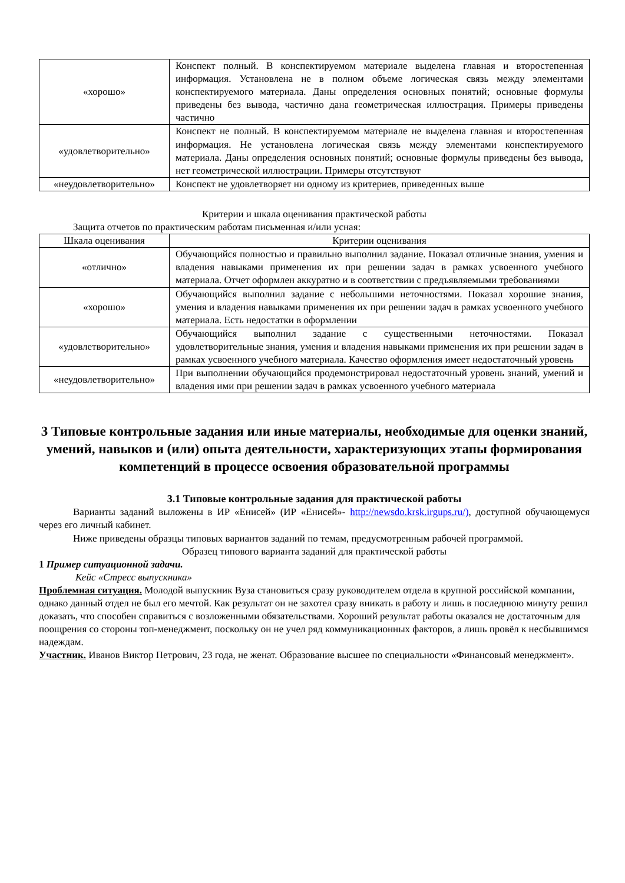| «хорошо» | Конспект полный. В конспектируемом материале выделена главная и второстепенная информация. Установлена не в полном объеме логическая связь между элементами конспектируемого материала. Даны определения основных понятий; основные формулы приведены без вывода, частично дана геометрическая иллюстрация. Примеры приведены частично |
| «удовлетворительно» | Конспект не полный. В конспектируемом материале не выделена главная и второстепенная информация. Не установлена логическая связь между элементами конспектируемого материала. Даны определения основных понятий; основные формулы приведены без вывода, нет геометрической иллюстрации. Примеры отсутствуют |
| «неудовлетворительно» | Конспект не удовлетворяет ни одному из критериев, приведенных выше |
Критерии и шкала оценивания практической работы
Защита отчетов по практическим работам письменная и/или усная:
| Шкала оценивания | Критерии оценивания |
| --- | --- |
| «отлично» | Обучающийся полностью и правильно выполнил задание. Показал отличные знания, умения и владения навыками применения их при решении задач в рамках усвоенного учебного материала. Отчет оформлен аккуратно и в соответствии с предъявляемыми требованиями |
| «хорошо» | Обучающийся выполнил задание с небольшими неточностями. Показал хорошие знания, умения и владения навыками применения их при решении задач в рамках усвоенного учебного материала. Есть недостатки в оформлении |
| «удовлетворительно» | Обучающийся выполнил задание с существенными неточностями. Показал удовлетворительные знания, умения и владения навыками применения их при решении задач в рамках усвоенного учебного материала. Качество оформления имеет недостаточный уровень |
| «неудовлетворительно» | При выполнении обучающийся продемонстрировал недостаточный уровень знаний, умений и владения ими при решении задач в рамках усвоенного учебного материала |
3 Типовые контрольные задания или иные материалы, необходимые для оценки знаний, умений, навыков и (или) опыта деятельности, характеризующих этапы формирования компетенций в процессе освоения образовательной программы
3.1 Типовые контрольные задания для практической работы
Варианты заданий выложены в ИР «Енисей» (ИР «Енисей»- http://newsdo.krsk.irgups.ru/), доступной обучающемуся через его личный кабинет.
Ниже приведены образцы типовых вариантов заданий по темам, предусмотренным рабочей программой.
Образец типового варианта заданий для практической работы
1 Пример ситуационной задачи.
Кейс «Стресс выпускника»
Проблемная ситуация. Молодой выпускник Вуза становиться сразу руководителем отдела в крупной российской компании, однако данный отдел не был его мечтой. Как результат он не захотел сразу вникать в работу и лишь в последнюю минуту решил доказать, что способен справиться с возложенными обязательствами. Хороший результат работы оказался не достаточным для поощрения со стороны топ-менеджмент, поскольку он не учел ряд коммуникационных факторов, а лишь провёл к несбывшимся надеждам.
Участник. Иванов Виктор Петрович, 23 года, не женат. Образование высшее по специальности «Финансовый менеджмент».